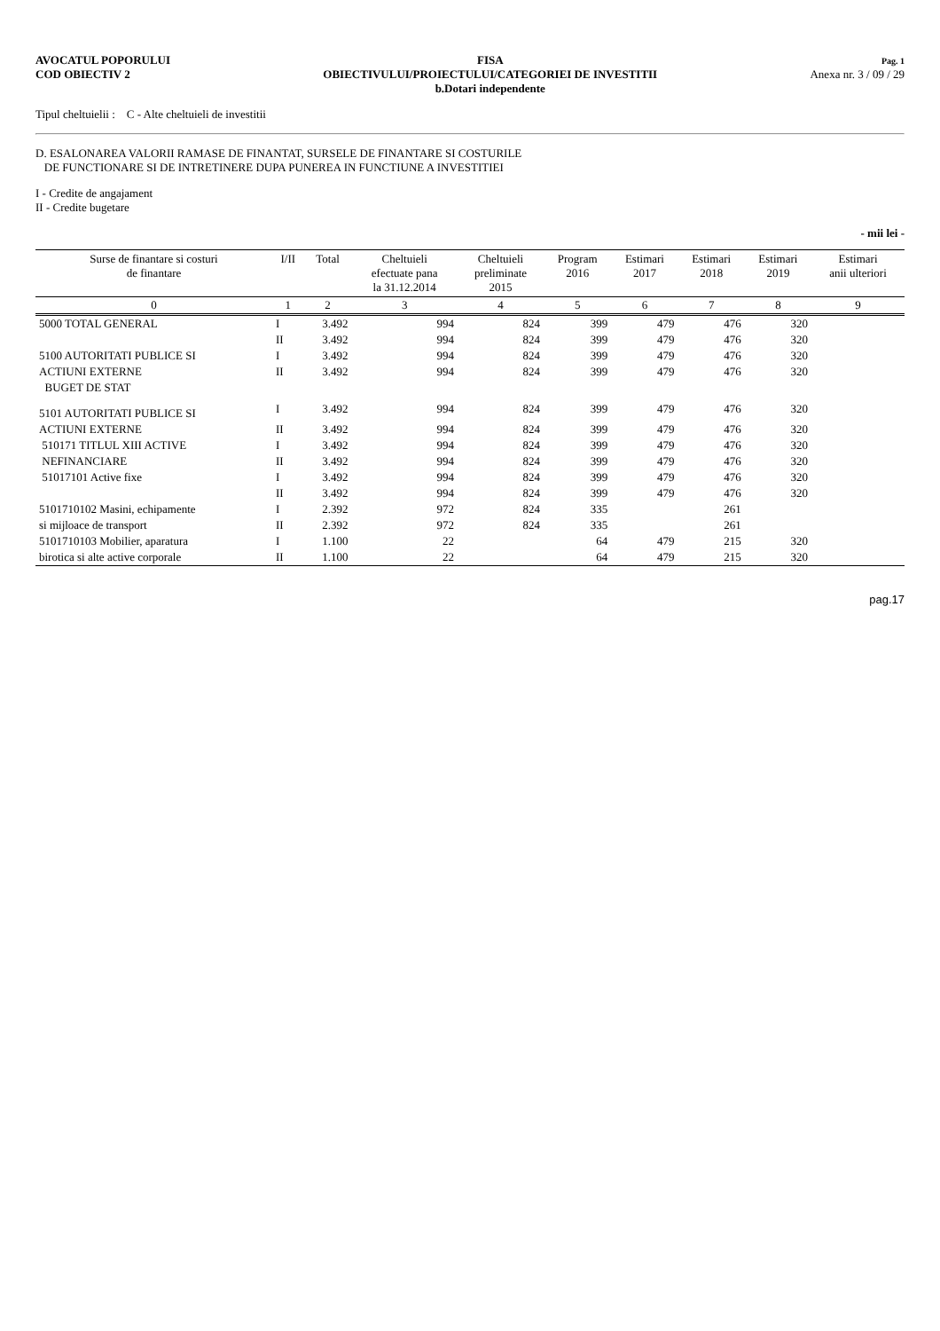AVOCATUL POPORULUI
COD OBIECTIV 2
FISA
OBIECTIVULUI/PROIECTULUI/CATEGORIEI DE INVESTITII
b.Dotari independente
Pag. 1
Anexa nr. 3 / 09 / 29
Tipul cheltuielii : C - Alte cheltuieli de investitii
D. ESALONAREA VALORII RAMASE DE FINANTAT, SURSELE DE FINANTARE SI COSTURILE
DE FUNCTIONARE SI DE INTRETINERE DUPA PUNEREA IN FUNCTIUNE A INVESTITIEI
I - Credite de angajament
II - Credite bugetare
- mii lei -
| Surse de finantare si costuri de finantare | I/II | Total | Cheltuieli efectuate pana la 31.12.2014 | Cheltuieli preliminate 2015 | Program 2016 | Estimari 2017 | Estimari 2018 | Estimari 2019 | Estimari anii ulteriori |
| --- | --- | --- | --- | --- | --- | --- | --- | --- | --- |
| 0 | 1 | 2 | 3 | 4 | 5 | 6 | 7 | 8 | 9 |
| 5000 TOTAL GENERAL | I | 3.492 | 994 | 824 | 399 | 479 | 476 | 320 | |
| | II | 3.492 | 994 | 824 | 399 | 479 | 476 | 320 | |
| 5100 AUTORITATI PUBLICE SI | I | 3.492 | 994 | 824 | 399 | 479 | 476 | 320 | |
| ACTIUNI EXTERNE | II | 3.492 | 994 | 824 | 399 | 479 | 476 | 320 | |
| BUGET DE STAT | | | | | | | | | |
| 5101 AUTORITATI PUBLICE SI | I | 3.492 | 994 | 824 | 399 | 479 | 476 | 320 | |
| ACTIUNI EXTERNE | II | 3.492 | 994 | 824 | 399 | 479 | 476 | 320 | |
| 510171 TITLUL XIII ACTIVE | I | 3.492 | 994 | 824 | 399 | 479 | 476 | 320 | |
| NEFINANCIARE | II | 3.492 | 994 | 824 | 399 | 479 | 476 | 320 | |
| 51017101 Active fixe | I | 3.492 | 994 | 824 | 399 | 479 | 476 | 320 | |
| | II | 3.492 | 994 | 824 | 399 | 479 | 476 | 320 | |
| 5101710102 Masini, echipamente | I | 2.392 | 972 | 824 | 335 | | 261 | | |
| si mijloace de transport | II | 2.392 | 972 | 824 | 335 | | 261 | | |
| 5101710103 Mobilier, aparatura | I | 1.100 | 22 | | 64 | 479 | 215 | 320 | |
| birotica si alte active corporale | II | 1.100 | 22 | | 64 | 479 | 215 | 320 | |
pag.17